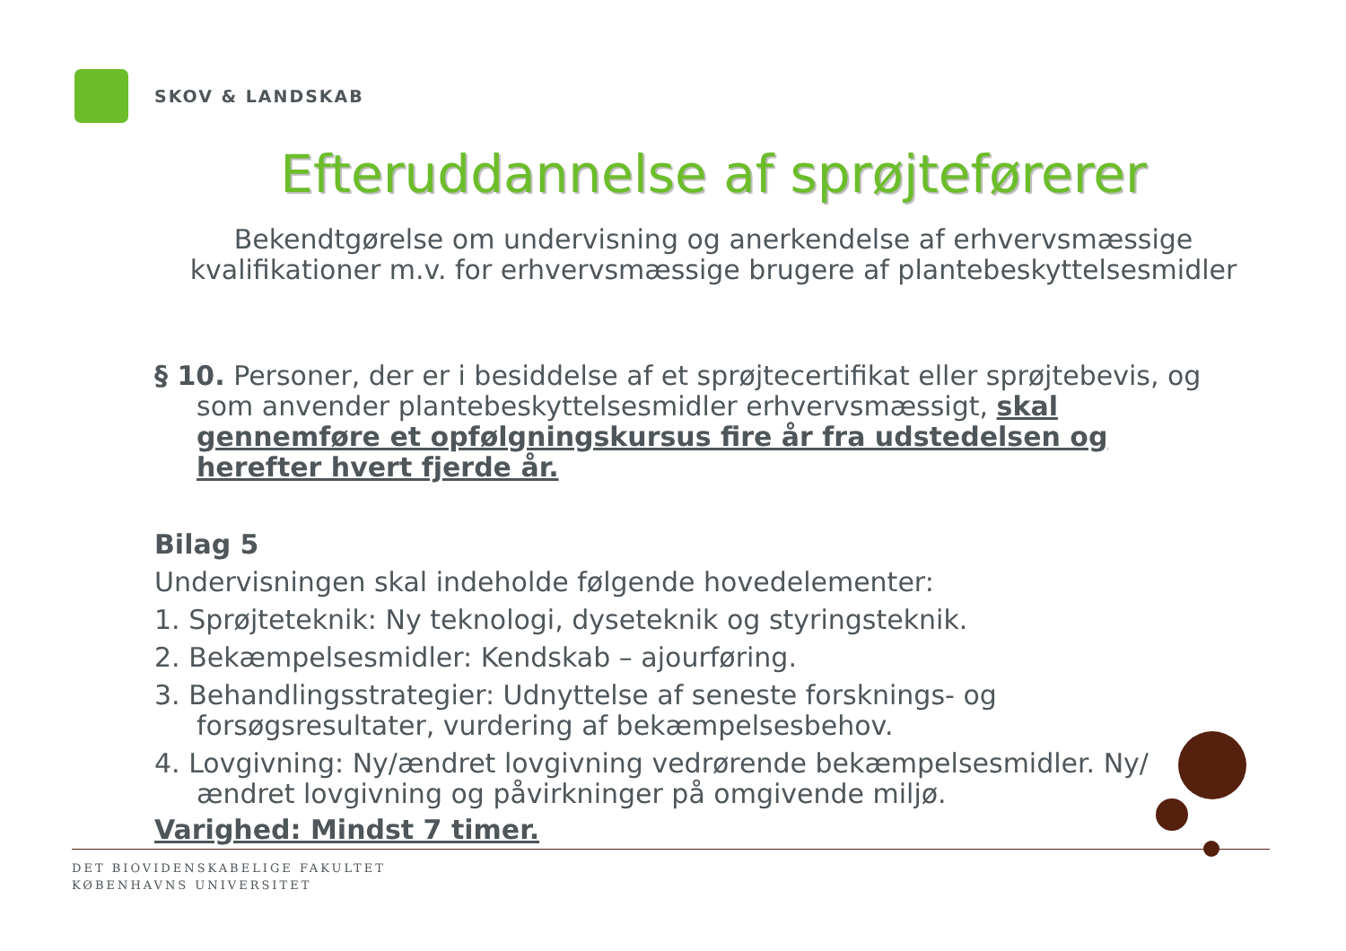SKOV & LANDSKAB
Efteruddannelse af sprøjteførerer
Bekendtgørelse om undervisning og anerkendelse af erhvervsmæssige kvalifikationer m.v. for erhvervsmæssige brugere af plantebeskyttelsesmidler
§ 10. Personer, der er i besiddelse af et sprøjtecertifikat eller sprøjtebevis, og som anvender plantebeskyttelsesmidler erhvervsmæssigt, skal gennemføre et opfølgningskursus fire år fra udstedelsen og herefter hvert fjerde år.
Bilag 5
Undervisningen skal indeholde følgende hovedelementer:
1. Sprøjteteknik: Ny teknologi, dyseteknik og styringsteknik.
2. Bekæmpelsesmidler: Kendskab – ajourføring.
3. Behandlingsstrategier: Udnyttelse af seneste forsknings- og forsøgsresultater, vurdering af bekæmpelsesbehov.
4. Lovgivning: Ny/ændret lovgivning vedrørende bekæmpelsesmidler. Ny/ændret lovgivning og påvirkninger på omgivende miljø.
Varighed: Mindst 7 timer.
DET BIOVIDENSKABELIGE FAKULTET
KØBENHAVNS UNIVERSITET